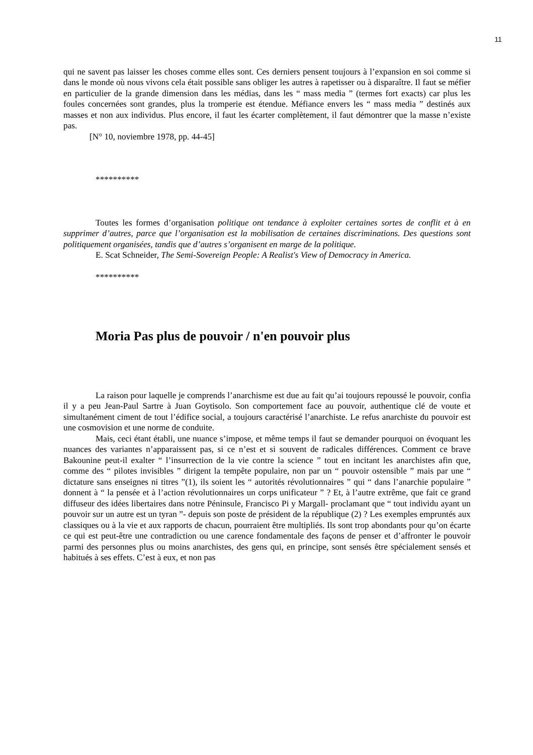11
qui ne savent pas laisser les choses comme elles sont. Ces derniers pensent toujours à l’expansion en soi comme si dans le monde où nous vivons cela était possible sans obliger les autres à rapetisser ou à disparaître. Il faut se méfier en particulier de la grande dimension dans les médias, dans les “ mass media ” (termes fort exacts) car plus les foules concernées sont grandes, plus la tromperie est étendue. Méfiance envers les “ mass media ” destinés aux masses et non aux individus. Plus encore, il faut les écarter complètement, il faut démontrer que la masse n’existe pas.
[N° 10, noviembre 1978, pp. 44-45]
**********
Toutes les formes d’organisation politique ont tendance à exploiter certaines sortes de conflit et à en supprimer d’autres, parce que l’organisation est la mobilisation de certaines discriminations. Des questions sont politiquement organisées, tandis que d’autres s’organisent en marge de la politique.
E. Scat Schneider, The Semi-Sovereign People: A Realist's View of Democracy in America.
**********
Moria Pas plus de pouvoir / n'en pouvoir plus
La raison pour laquelle je comprends l’anarchisme est due au fait qu’ai toujours repoussé le pouvoir, confia il y a peu Jean-Paul Sartre à Juan Goytisolo. Son comportement face au pouvoir, authentique clé de voute et simultanément ciment de tout l’édifice social, a toujours caractérisé l’anarchiste. Le refus anarchiste du pouvoir est une cosmovision et une norme de conduite.
Mais, ceci étant établi, une nuance s’impose, et même temps il faut se demander pourquoi on évoquant les nuances des variantes n’apparaissent pas, si ce n’est et si souvent de radicales différences. Comment ce brave Bakounine peut-il exalter “ l’insurrection de la vie contre la science ” tout en incitant les anarchistes afin que, comme des “ pilotes invisibles ” dirigent la tempête populaire, non par un “ pouvoir ostensible ” mais par une “ dictature sans enseignes ni titres ”(1), ils soient les “ autorités révolutionnaires ” qui “ dans l’anarchie populaire ” donnent à “ la pensée et à l’action révolutionnaires un corps unificateur ” ? Et, à l’autre extrême, que fait ce grand diffuseur des idées libertaires dans notre Péninsule, Francisco Pi y Margall- proclamant que “ tout individu ayant un pouvoir sur un autre est un tyran ”- depuis son poste de président de la république (2) ? Les exemples empruntés aux classiques ou à la vie et aux rapports de chacun, pourraient être multipliés. Ils sont trop abondants pour qu’on écarte ce qui est peut-être une contradiction ou une carence fondamentale des façons de penser et d’affronter le pouvoir parmi des personnes plus ou moins anarchistes, des gens qui, en principe, sont sensés être spécialement sensés et habitués à ses effets. C’est à eux, et non pas